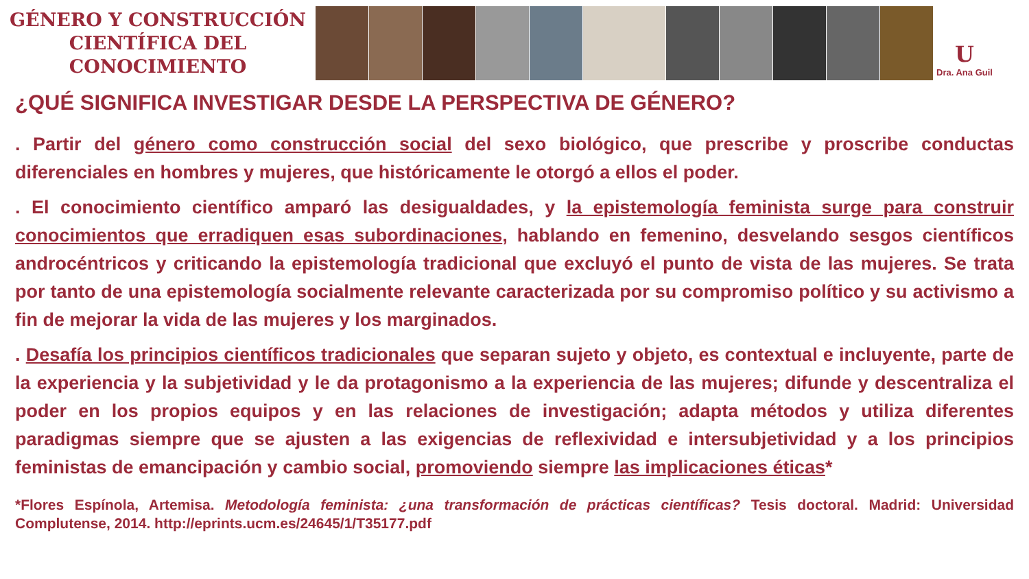GÉNERO Y CONSTRUCCIÓN
CIENTÍFICA DEL CONOCIMIENTO
U
Dra. Ana Guil
¿QUÉ SIGNIFICA INVESTIGAR DESDE LA PERSPECTIVA DE GÉNERO?
. Partir del género como construcción social del sexo biológico, que prescribe y proscribe conductas diferenciales en hombres y mujeres, que históricamente le otorgó a ellos el poder.
. El conocimiento científico amparó las desigualdades, y la epistemología feminista surge para construir conocimientos que erradiquen esas subordinaciones, hablando en femenino, desvelando sesgos científicos androcéntricos y criticando la epistemología tradicional que excluyó el punto de vista de las mujeres. Se trata por tanto de una epistemología socialmente relevante caracterizada por su compromiso político y su activismo a fin de mejorar la vida de las mujeres y los marginados.
. Desafía los principios científicos tradicionales que separan sujeto y objeto, es contextual e incluyente, parte de la experiencia y la subjetividad y le da protagonismo a la experiencia de las mujeres; difunde y descentraliza el poder en los propios equipos y en las relaciones de investigación; adapta métodos y utiliza diferentes paradigmas siempre que se ajusten a las exigencias de reflexividad e intersubjetividad y a los principios feministas de emancipación y cambio social, promoviendo siempre las implicaciones éticas*
*Flores Espínola, Artemisa. Metodología feminista: ¿una transformación de prácticas científicas? Tesis doctoral. Madrid: Universidad Complutense, 2014. http://eprints.ucm.es/24645/1/T35177.pdf